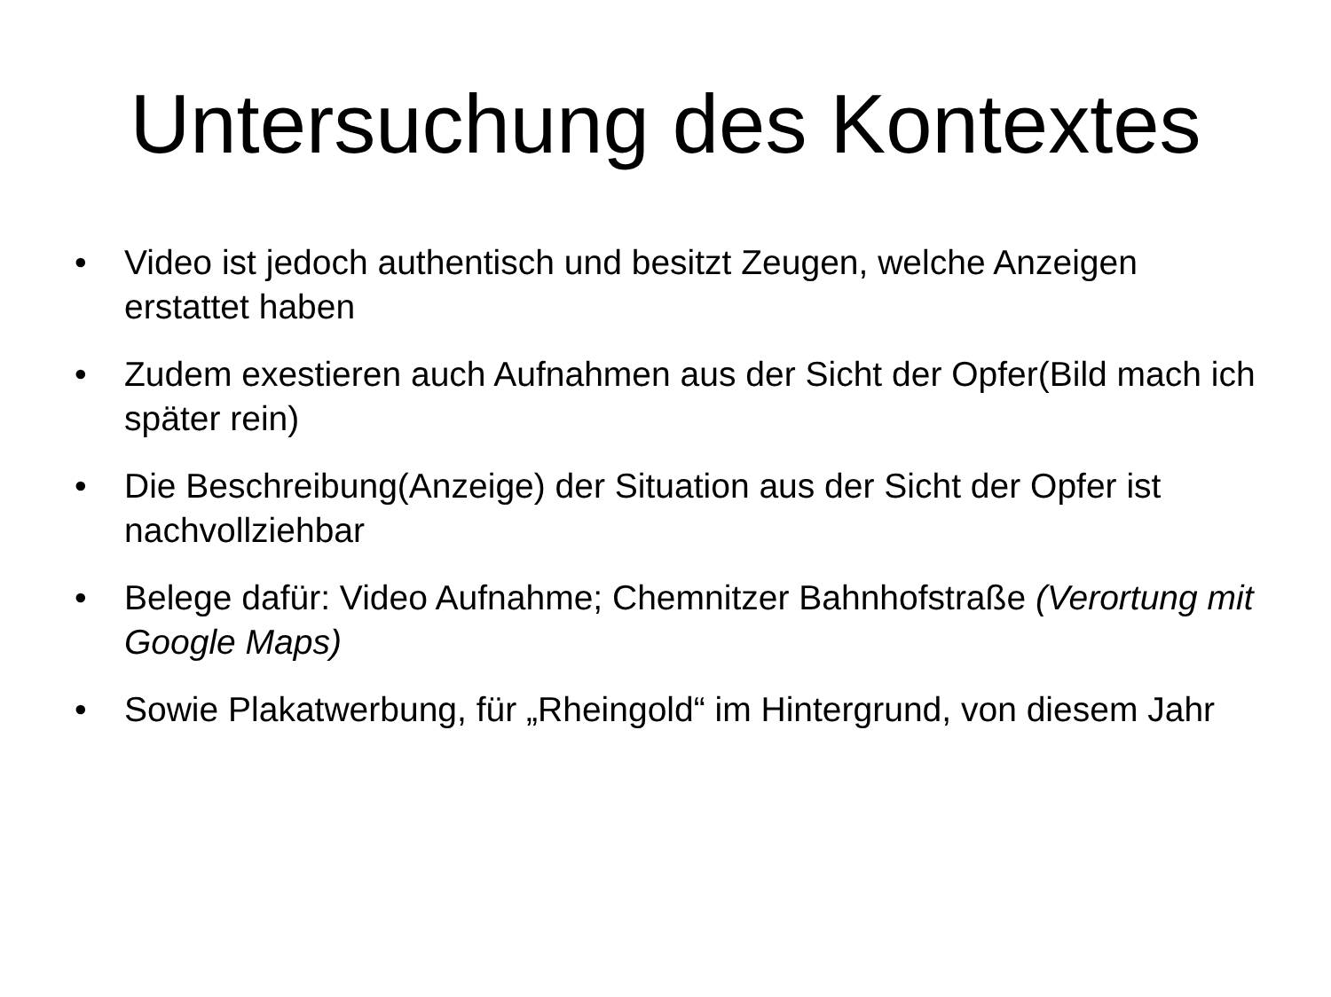Untersuchung des Kontextes
• Video ist jedoch authentisch und besitzt Zeugen, welche Anzeigen erstattet haben
• Zudem exestieren auch Aufnahmen aus der Sicht der Opfer(Bild mach ich später rein)
• Die Beschreibung(Anzeige) der Situation aus der Sicht der Opfer ist nachvollziehbar
• Belege dafür: Video Aufnahme; Chemnitzer Bahnhofstraße (Verortung mit Google Maps)
• Sowie Plakatwerbung, für „Rheingold“ im Hintergrund, von diesem Jahr